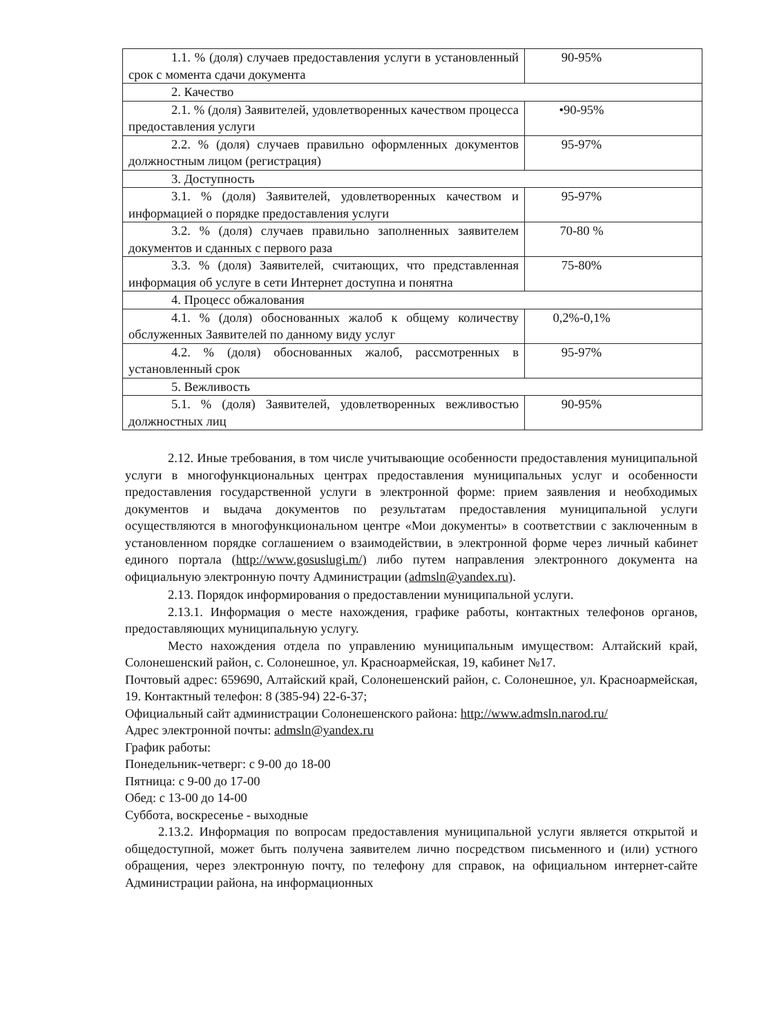| 1.1. % (доля) случаев предоставления услуги в установленный срок с момента сдачи документа | 90-95% |
| 2. Качество | |
| 2.1. % (доля) Заявителей, удовлетворенных качеством процесса предоставления услуги | •90-95% |
| 2.2. % (доля) случаев правильно оформленных документов должностным лицом (регистрация) | 95-97% |
| 3. Доступность | |
| 3.1. % (доля) Заявителей, удовлетворенных качеством и информацией о порядке предоставления услуги | 95-97% |
| 3.2. % (доля) случаев правильно заполненных заявителем документов и сданных с первого раза | 70-80 % |
| 3.3. % (доля) Заявителей, считающих, что представленная информация об услуге в сети Интернет доступна и понятна | 75-80% |
| 4. Процесс обжалования | |
| 4.1. % (доля) обоснованных жалоб к общему количеству обслуженных Заявителей по данному виду услуг | 0,2%-0,1% |
| 4.2. % (доля) обоснованных жалоб, рассмотренных в установленный срок | 95-97% |
| 5. Вежливость | |
| 5.1. % (доля) Заявителей, удовлетворенных вежливостью должностных лиц | 90-95% |
2.12. Иные требования, в том числе учитывающие особенности предоставления муниципальной услуги в многофункциональных центрах предоставления муниципальных услуг и особенности предоставления государственной услуги в электронной форме: прием заявления и необходимых документов и выдача документов по результатам предоставления муниципальной услуги осуществляются в многофункциональном центре «Мои документы» в соответствии с заключенным в установленном порядке соглашением о взаимодействии, в электронной форме через личный кабинет единого портала (http://www.gosuslugi.m/) либо путем направления электронного документа на официальную электронную почту Администрации (admsln@yandex.ru).
2.13. Порядок информирования о предоставлении муниципальной услуги.
2.13.1. Информация о месте нахождения, графике работы, контактных телефонов органов, предоставляющих муниципальную услугу.
Место нахождения отдела по управлению муниципальным имуществом: Алтайский край, Солонешенский район, с. Солонешное, ул. Красноармейская, 19, кабинет №17.
Почтовый адрес: 659690, Алтайский край, Солонешенский район, с. Солонешное, ул. Красноармейская, 19. Контактный телефон: 8 (385-94) 22-6-37;
Официальный сайт администрации Солонешенского района: http://www.admsln.narod.ru/
Адрес электронной почты: admsln@yandex.ru
График работы:
Понедельник-четверг: с 9-00 до 18-00
Пятница: с 9-00 до 17-00
Обед: с 13-00 до 14-00
Суббота, воскресенье - выходные
2.13.2. Информация по вопросам предоставления муниципальной услуги является открытой и общедоступной, может быть получена заявителем лично посредством письменного и (или) устного обращения, через электронную почту, по телефону для справок, на официальном интернет-сайте Администрации района, на информационных